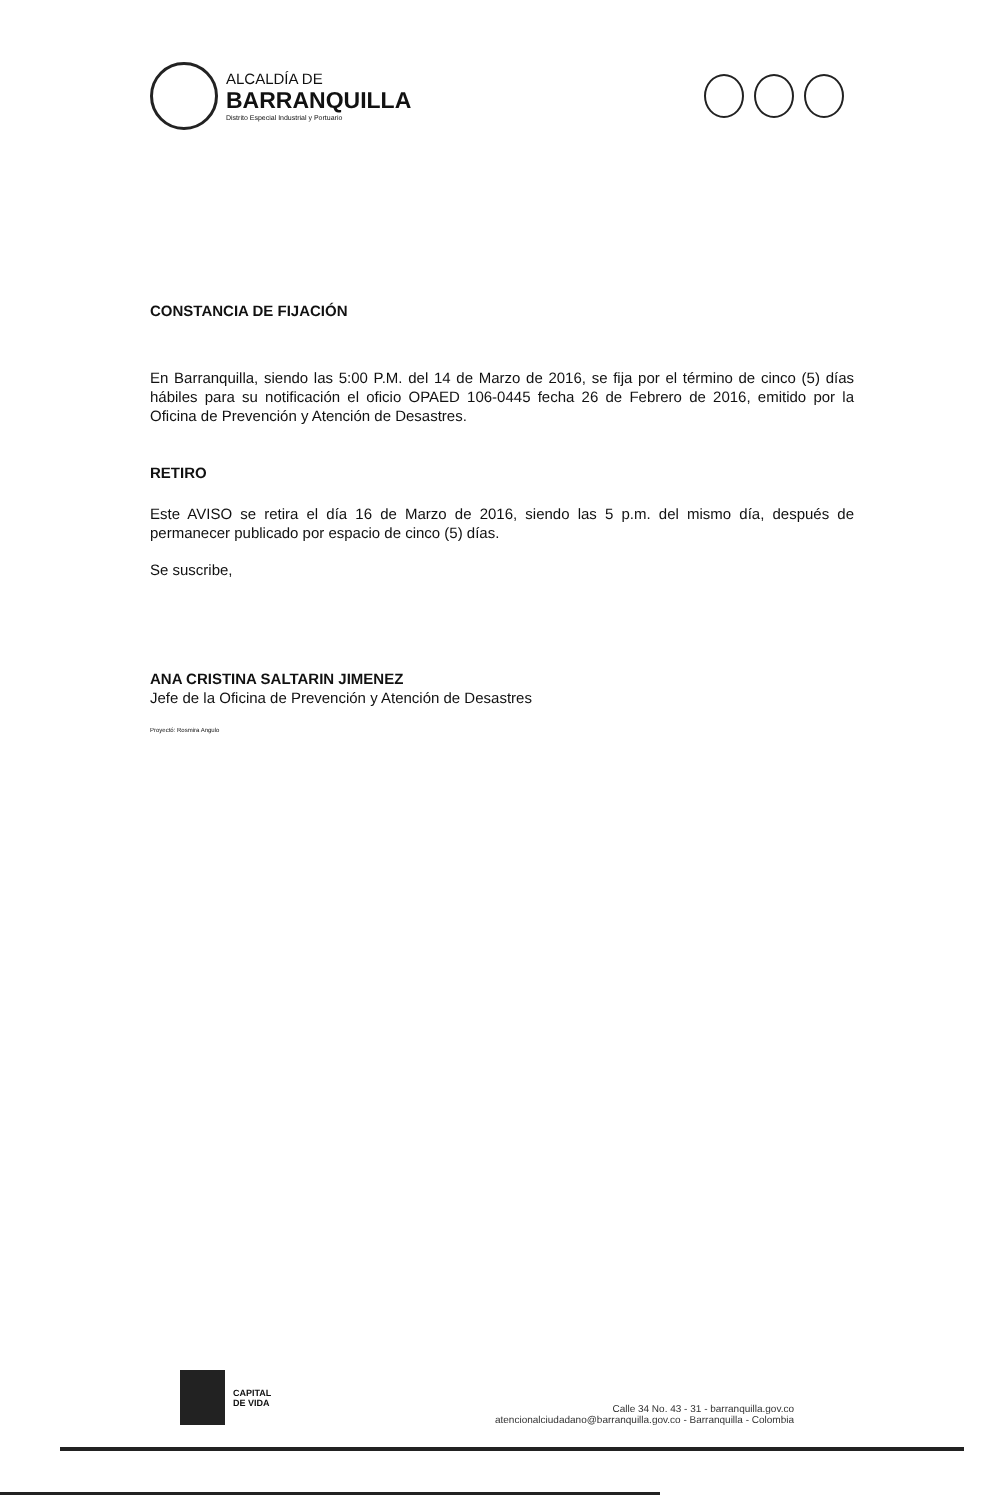ALCALDÍA DE
BARRANQUILLA
Distrito Especial Industrial y Portuario
CONSTANCIA DE FIJACIÓN
En Barranquilla, siendo las 5:00 P.M. del 14 de Marzo de 2016, se fija por el término de cinco (5) días hábiles para su notificación el oficio OPAED 106-0445 fecha 26 de Febrero de 2016, emitido por la Oficina de Prevención y Atención de Desastres.
RETIRO
Este AVISO se retira el día 16 de Marzo de 2016, siendo las 5 p.m. del mismo día, después de permanecer publicado por espacio de cinco (5) días.
Se suscribe,
ANA CRISTINA SALTARIN JIMENEZ
Jefe de la Oficina de Prevención y Atención de Desastres
Proyectó: Rosmira Angulo
CAPITAL
DE VIDA
Calle 34 No. 43 - 31 - barranquilla.gov.co
atencionalciudadano@barranquilla.gov.co - Barranquilla - Colombia